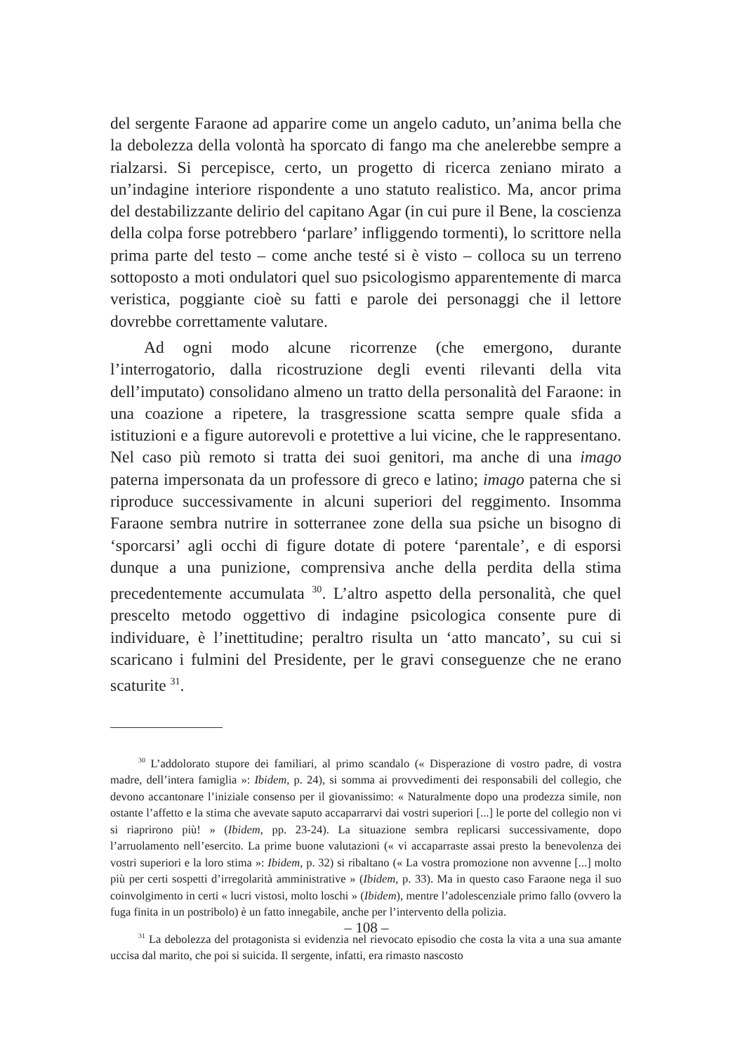del sergente Faraone ad apparire come un angelo caduto, un’anima bella che la debolezza della volontà ha sporcato di fango ma che anelerebbe sempre a rialzarsi. Si percepisce, certo, un progetto di ricerca zeniano mirato a un’indagine interiore rispondente a uno statuto realistico. Ma, ancor prima del destabilizzante delirio del capitano Agar (in cui pure il Bene, la coscienza della colpa forse potrebbero ‘parlare’ infliggendo tormenti), lo scrittore nella prima parte del testo – come anche testé si è visto – colloca su un terreno sottoposto a moti ondulatori quel suo psicologismo apparentemente di marca veristica, poggiante cioè su fatti e parole dei personaggi che il lettore dovrebbe correttamente valutare.
Ad ogni modo alcune ricorrenze (che emergono, durante l’interrogatorio, dalla ricostruzione degli eventi rilevanti della vita dell’imputato) consolidano almeno un tratto della personalità del Faraone: in una coazione a ripetere, la trasgressione scatta sempre quale sfida a istituzioni e a figure autorevoli e protettive a lui vicine, che le rappresentano. Nel caso più remoto si tratta dei suoi genitori, ma anche di una imago paterna impersonata da un professore di greco e latino; imago paterna che si riproduce successivamente in alcuni superiori del reggimento. Insomma Faraone sembra nutrire in sotterranee zone della sua psiche un bisogno di ‘sporcarsi’ agli occhi di figure dotate di potere ‘parentale’, e di esporsi dunque a una punizione, comprensiva anche della perdita della stima precedentemente accumulata <sup>30</sup>. L’altro aspetto della personalità, che quel prescelto metodo oggettivo di indagine psicologica consente pure di individuare, è l’inettitudine; peraltro risulta un ‘atto mancato’, su cui si scaricano i fulmini del Presidente, per le gravi conseguenze che ne erano scaturite <sup>31</sup>.
<sup>30</sup> L’addolorato stupore dei familiari, al primo scandalo (« Disperazione di vostro padre, di vostra madre, dell’intera famiglia »: Ibidem, p. 24), si somma ai provvedimenti dei responsabili del collegio, che devono accantonare l’iniziale consenso per il giovanissimo: « Naturalmente dopo una prodezza simile, non ostante l’affetto e la stima che avevate saputo accaparrarvi dai vostri superiori [...] le porte del collegio non vi si riaprirono più! » (Ibidem, pp. 23-24). La situazione sembra replicarsi successivamente, dopo l’arruolamento nell’esercito. La prime buone valutazioni (« vi accaparraste assai presto la benevolenza dei vostri superiori e la loro stima »: Ibidem, p. 32) si ribaltano (« La vostra promozione non avvenne [...] molto più per certi sospetti d’irregolarità amministrative » (Ibidem, p. 33). Ma in questo caso Faraone nega il suo coinvolgimento in certi « lucri vistosi, molto loschi » (Ibidem), mentre l’adolescenziale primo fallo (ovvero la fuga finita in un postribolo) è un fatto innegabile, anche per l’intervento della polizia.
<sup>31</sup> La debolezza del protagonista si evidenzia nel rievocato episodio che costa la vita a una sua amante uccisa dal marito, che poi si suicida. Il sergente, infatti, era rimasto nascosto
– 108 –